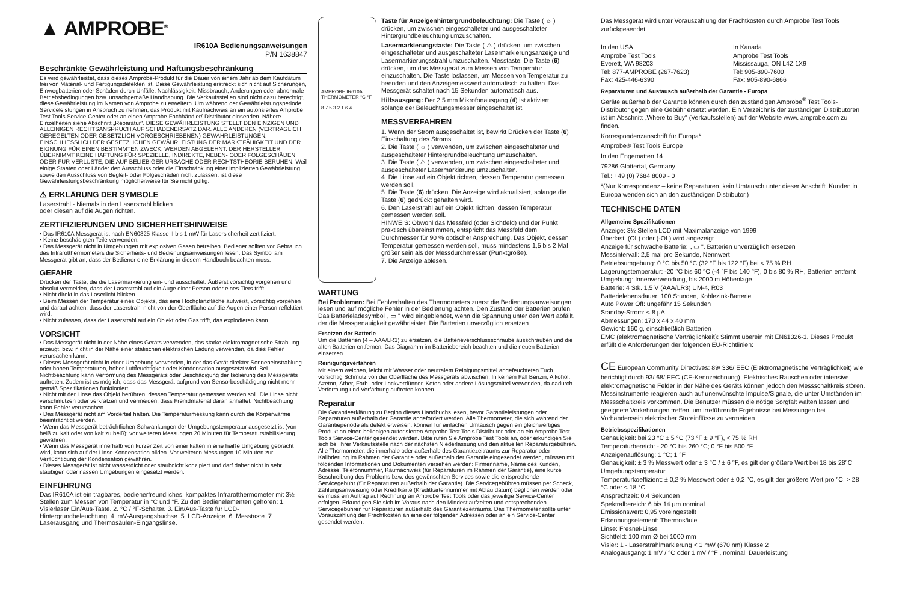▲ AMPROBE<sup>®</sup>
IR610A Bedienungsanweisungen
P/N 1638847
Beschränkte Gewährleistung und Haftungsbeschränkung
Es wird gewährleistet, dass dieses Amprobe-Produkt für die Dauer von einem Jahr ab dem Kaufdatum frei von Material- und Fertigungsdefekten ist. Diese Gewährleistung erstreckt sich nicht auf Sicherungen, Einwegbatterien oder Schäden durch Unfälle, Nachlässigkeit, Missbrauch, Änderungen oder abnormale Betriebsbedingungen bzw. unsachgemäße Handhabung. Die Verkaufsstellen sind nicht dazu berechtigt, diese Gewährleistung im Namen von Amprobe zu erweitern. Um während der Gewährleistungsperiode Serviceleistungen in Anspruch zu nehmen, das Produkt mit Kaufnachweis an ein autorisiertes Amprobe Test Tools Service-Center oder an einen Amprobe-Fachhändler/-Distributor einsenden. Nähere Einzelheiten siehe Abschnitt „Reparatur". DIESE GEWÄHRLEISTUNG STELLT DEN EINZIGEN UND ALLEINIGEN RECHTSANSPRUCH AUF SCHADENERSATZ DAR. ALLE ANDEREN (VERTRAGLICH GEREGELTEN ODER GESETZLICH VORGESCHRIEBENEN) GEWÄHRLEISTUNGEN, EINSCHLIESSLICH DER GESETZLICHEN GEWÄHRLEISTUNG DER MARKTFÄHIGKEIT UND DER EIGNUNG FÜR EINEN BESTIMMTEN ZWECK, WERDEN ABGELEHNT. DER HERSTELLER ÜBERNIMMT KEINE HAFTUNG FÜR SPEZIELLE, INDIREKTE, NEBEN- ODER FOLGESCHÄDEN ODER FÜR VERLUSTE, DIE AUF BELIEBIGER URSACHE ODER RECHTSTHEORIE BERUHEN. Weil einige Staaten oder Länder den Ausschluss oder die Einschränkung einer implizierten Gewährleistung sowie den Ausschluss von Begleit- oder Folgeschäden nicht zulassen, ist diese Gewährleistungsbeschränkung möglicherweise für Sie nicht gültig.
⚠ ERKLÄRUNG DER SYMBOLE
Laserstrahl - Niemals in den Laserstrahl blicken
oder diesen auf die Augen richten.
ZERTIFIZIERUNGEN UND SICHERHEITSHINWEISE
• Das IR610A Messgerät ist nach EN60825 Klasse II bis 1 mW für Lasersicherheit zertifiziert.
• Keine beschädigten Teile verwenden.
• Das Messgerät nicht in Umgebungen mit explosiven Gasen betreiben. Bediener sollten vor Gebrauch des Infrarotthermometers die Sicherheits- und Bedienungsanweisungen lesen. Das Symbol am Messgerät gibt an, dass der Bediener eine Erklärung in diesem Handbuch beachten muss.
GEFAHR
Drücken der Taste, die die Lasermarkierung ein- und ausschaltet. Äußerst vorsichtig vorgehen und absolut vermeiden, dass der Laserstrahl auf ein Auge einer Person oder eines Tiers trifft.
• Nicht direkt in das Laserlicht blicken.
• Beim Messen der Temperatur eines Objekts, das eine Hochglanzfläche aufweist, vorsichtig vorgehen und darauf achten, dass der Laserstrahl nicht von der Oberfläche auf die Augen einer Person reflektiert wird.
• Nicht zulassen, dass der Laserstrahl auf ein Objekt oder Gas trifft, das explodieren kann.
VORSICHT
• Das Messgerät nicht in der Nähe eines Geräts verwenden, das starke elektromagnetische Strahlung erzeugt, bzw. nicht in der Nähe einer statischen elektrischen Ladung verwenden, da dies Fehler verursachen kann.
• Dieses Messgerät nicht in einer Umgebung verwenden, in der das Gerät direkter Sonneneinstrahlung oder hohen Temperaturen, hoher Luftfeuchtigkeit oder Kondensation ausgesetzt wird. Bei Nichtbeachtung kann Verformung des Messgeräts oder Beschädigung der Isolierung des Messgeräts auftreten. Zudem ist es möglich, dass das Messgerät aufgrund von Sensorbeschädigung nicht mehr gemäß Spezifikationen funktioniert.
• Nicht mit der Linse das Objekt berühren, dessen Temperatur gemessen werden soll. Die Linse nicht verschmutzen oder verkratzen und vermeiden, dass Fremdmaterial daran anhaftet. Nichtbeachtung kann Fehler verursachen.
• Das Messgerät nicht am Vorderteil halten. Die Temperaturmessung kann durch die Körperwärme beeinträchtigt werden.
• Wenn das Messgerät beträchtlichen Schwankungen der Umgebungstemperatur ausgesetzt ist (von heiß zu kalt oder von kalt zu heiß): vor weiteren Messungen 20 Minuten für Temperaturstabilisierung gewähren.
• Wenn das Messgerät innerhalb von kurzer Zeit von einer kalten in eine heiße Umgebung gebracht wird, kann sich auf der Linse Kondensation bilden. Vor weiteren Messungen 10 Minuten zur Verflüchtigung der Kondensation gewähren.
• Dieses Messgerät ist nicht wasserdicht oder staubdicht konzipiert und darf daher nicht in sehr staubigen oder nassen Umgebungen eingesetzt werden.
EINFÜHRUNG
Das IR610A ist ein tragbares, bedienerfreundliches, kompaktes Infrarotthermometer mit 3½ Stellen zum Messen von Temperatur in °C und °F. Zu den Bedienelementen gehören: 1. Visierlaser Ein/Aus-Taste. 2. °C / °F-Schalter. 3. Ein/Aus-Taste für LCD-Hintergrundbeleuchtung. 4. mV-Ausgangsbuchse. 5. LCD-Anzeige. 6. Messtaste. 7. Laserausgang und Thermosäulen-Eingangslinse.
AMPROBE IR610A THERMOMETER °C °F
8 7 5 3 2 1 6 4
Taste für Anzeigenhintergrundbeleuchtung: Die Taste ( ☼ ) drücken, um zwischen eingeschalteter und ausgeschalteter Hintergrundbeleuchtung umzuschalten.
Lasermarkierungstaste: Die Taste ( ⚠ ) drücken, um zwischen eingeschalteter und ausgeschalteter Lasermarkierungsanzeige und Lasermarkierungsstrahl umzuschalten. Messtaste: Die Taste (6) drücken, um das Messgerät zum Messen von Temperatur einzuschalten. Die Taste loslassen, um Messen von Temperatur zu beenden und den Anzeigemesswert automatisch zu halten. Das Messgerät schaltet nach 15 Sekunden automatisch aus.
Hilfsausgang: Der 2,5 mm Mikrofonausgang (4) ist aktiviert, solange der Beleuchtungsmesser eingeschaltet ist.
MESSVERFAHREN
1. Wenn der Strom ausgeschaltet ist, bewirkt Drücken der Taste (6) Einschaltung des Stroms.
2. Die Taste ( ☼ ) verwenden, um zwischen eingeschalteter und ausgeschalteter Hintergrundbeleuchtung umzuschalten.
3. Die Taste ( ⚠ ) verwenden, um zwischen eingeschalteter und ausgeschalteter Lasermarkierung umzuschalten.
4. Die Linse auf ein Objekt richten, dessen Temperatur gemessen werden soll.
5. Die Taste (6) drücken. Die Anzeige wird aktualisiert, solange die Taste (6) gedrückt gehalten wird.
6. Den Laserstrahl auf ein Objekt richten, dessen Temperatur gemessen werden soll.
HINWEIS: Obwohl das Messfeld (oder Sichtfeld) und der Punkt praktisch übereinstimmen, entspricht das Messfeld dem Durchmesser für 90 % optischer Ansprechung. Das Objekt, dessen Temperatur gemessen werden soll, muss mindestens 1,5 bis 2 Mal größer sein als der Messdurchmesser (Punktgröße).
7. Die Anzeige ablesen.
WARTUNG
Bei Problemen: Bei Fehlverhalten des Thermometers zuerst die Bedienungsanweisungen lesen und auf mögliche Fehler in der Bedienung achten. Den Zustand der Batterien prüfen. Das Batterieladesymbol „ ▭ " wird eingeblendet, wenn die Spannung unter den Wert abfällt, der die Messgenauigkeit gewährleistet. Die Batterien unverzüglich ersetzen.
Ersetzen der Batterie
Um die Batterien (4 – AAA/LR3) zu ersetzen, die Batterieverschlussschraube ausschrauben und die alten Batterien entfernen. Das Diagramm im Batteriebereich beachten und die neuen Batterien einsetzen.
Reinigungsverfahren
Mit einem weichen, leicht mit Wasser oder neutralem Reinigungsmittel angefeuchteten Tuch vorsichtig Schmutz von der Oberfläche des Messgeräts abwischen. In keinem Fall Benzin, Alkohol, Azeton, Äther, Farb- oder Lackverdünner, Keton oder andere Lösungsmittel verwenden, da dadurch Verformung und Verfärbung auftreten können.
Reparatur
Die Garantieerklärung zu Beginn dieses Handbuchs lesen, bevor Garantieleistungen oder Reparaturen außerhalb der Garantie angefordert werden. Alle Thermometer, die sich während der Garantieperiode als defekt erweisen, können für einfachen Umtausch gegen ein gleichwertiges Produkt an einen beliebigen autorisierten Amprobe Test Tools Distributor oder an ein Amprobe Test Tools Service-Center gesendet werden. Bitte rufen Sie Amprobe Test Tools an, oder erkundigen Sie sich bei Ihrer Verkaufsstelle nach der nächsten Niederlassung und den aktuellen Reparaturgebühren. Alle Thermometer, die innerhalb oder außerhalb des Garantiezeitraums zur Reparatur oder Kalibrierung im Rahmen der Garantie oder außerhalb der Garantie eingesendet werden, müssen mit folgenden Informationen und Dokumenten versehen werden: Firmenname, Name des Kunden, Adresse, Telefonnummer, Kaufnachweis (für Reparaturen im Rahmen der Garantie), eine kurze Beschreibung des Problems bzw. des gewünschten Services sowie die entsprechende Servicegebühr (für Reparaturen außerhalb der Garantie). Die Servicegebühren müssen per Scheck, Zahlungsanweisung oder Kreditkarte (Kreditkartennummer mit Ablaufdatum) beglichen werden oder es muss ein Auftrag auf Rechnung an Amprobe Test Tools oder das jeweilige Service-Center erfolgen. Erkundigen Sie sich im Voraus nach den Mindestlaufzeiten und entsprechenden Servicegebühren für Reparaturen außerhalb des Garantiezeitraums. Das Thermometer sollte unter Vorauszahlung der Frachtkosten an eine der folgenden Adressen oder an ein Service-Center gesendet werden:
Das Messgerät wird unter Vorauszahlung der Frachtkosten durch Amprobe Test Tools zurückgesendet.
In den USA
Amprobe Test Tools
Everett, WA 98203
Tel: 877-AMPROBE (267-7623)
Fax: 425-446-6390
In Kanada
Amprobe Test Tools
Mississauga, ON L4Z 1X9
Tel: 905-890-7600
Fax: 905-890-6866
Reparaturen und Austausch außerhalb der Garantie - Europa
Geräte außerhalb der Garantie können durch den zuständigen Amprobe<sup>®</sup> Test Tools-Distributor gegen eine Gebühr ersetzt werden. Ein Verzeichnis der zuständigen Distributoren ist im Abschnitt „Where to Buy" (Verkaufsstellen) auf der Website www. amprobe.com zu finden.
Korrespondenzanschrift für Europa*
Amprobe® Test Tools Europe
In den Engematten 14
79286 Glottertal, Germany
Tel.: +49 (0) 7684 8009 - 0
*(Nur Korrespondenz – keine Reparaturen, kein Umtausch unter dieser Anschrift. Kunden in Europa wenden sich an den zuständigen Distributor.)
TECHNISCHE DATEN
Allgemeine Spezifikationen
Anzeige: 3½ Stellen LCD mit Maximalanzeige von 1999
Überlast: (OL) oder (-OL) wird angezeigt
Anzeige für schwache Batterie: „ ▭ ". Batterien unverzüglich ersetzen
Messintervall: 2,5 mal pro Sekunde, Nennwert
Betriebsumgebung: 0 °C bis 50 °C (32 °F bis 122 °F) bei < 75 % RH
Lagerungstemperatur: -20 °C bis 60 °C (-4 °F bis 140 °F), 0 bis 80 % RH, Batterien entfernt
Umgebung: Innenverwendung, bis 2000 m Höhenlage
Batterie: 4 Stk. 1,5 V (AAA/LR3) UM-4, R03
Batterielebensdauer: 100 Stunden, Kohlezink-Batterie
Auto Power Off: ungefähr 15 Sekunden
Standby-Strom: < 8 μA
Abmessungen: 170 x 44 x 40 mm
Gewicht: 160 g, einschließlich Batterien
EMC (elektromagnetische Verträglichkeit): Stimmt überein mit EN61326-1. Dieses Produkt erfüllt die Anforderungen der folgenden EU-Richtlinien:
CE European Community Directives: 89/ 336/ EEC (Elektromagnetische Verträglichkeit) wie berichtigt durch 93/ 68/ EEC (CE-Kennzeichnung). Elektrisches Rauschen oder intensive elektromagnetische Felder in der Nähe des Geräts können jedoch den Messschaltkreis stören. Messinstrumente reagieren auch auf unerwünschte Impulse/Signale, die unter Umständen im Messschaltkreis vorkommen. Die Benutzer müssen die nötige Sorgfalt walten lassen und geeignete Vorkehrungen treffen, um irreführende Ergebnisse bei Messungen bei Vorhandensein elektrischer Störeinflüsse zu vermeiden.
Betriebsspezifikationen
Genauigkeit: bei 23 °C ± 5 °C (73 °F ± 9 °F), < 75 % RH
Temperaturbereich: - 20 °C bis 260 °C; 0 °F bis 500 °F
Anzeigenauflösung: 1 °C; 1 °F
Genauigkeit: ± 3 % Messwert oder ± 3 °C / ± 6 °F, es gilt der größere Wert bei 18 bis 28°C Umgebungstemperatur
Temperaturkoeffizient: ± 0,2 % Messwert oder ± 0,2 °C, es gilt der größere Wert pro °C, > 28 °C oder < 18 °C
Ansprechzeit: 0,4 Sekunden
Spektralbereich: 6 bis 14 μm nominal
Emissionswert: 0,95 voreingestellt
Erkennungselement: Thermosäule
Linse: Fresnel-Linse
Sichtfeld: 100 mm Ø bei 1000 mm
Visier: 1 - Laserstrahlmarkierung < 1 mW (670 nm) Klasse 2
Analogausgang: 1 mV / °C oder 1 mV / °F , nominal, Dauerleistung